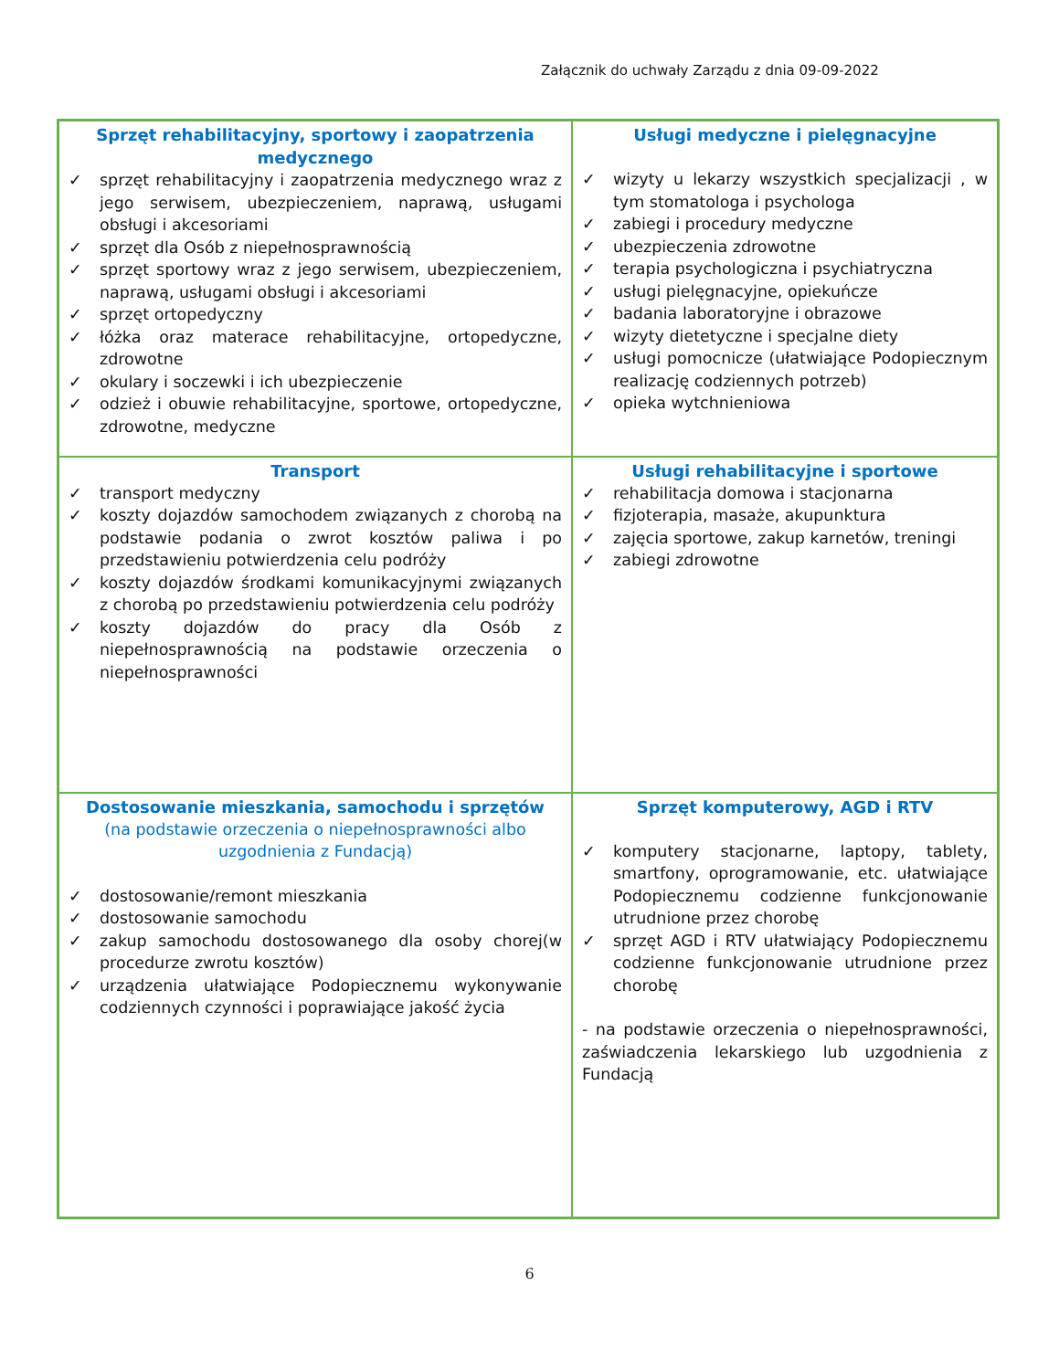Załącznik do uchwały Zarządu z dnia 09-09-2022
| Sprzęt rehabilitacyjny, sportowy i zaopatrzenia medycznego ✓ sprzęt rehabilitacyjny i zaopatrzenia medycznego wraz z jego serwisem, ubezpieczeniem, naprawą, usługami obsługi i akcesoriami ✓ sprzęt dla Osób z niepełnosprawnością ✓ sprzęt sportowy wraz z jego serwisem, ubezpieczeniem, naprawą, usługami obsługi i akcesoriami ✓ sprzęt ortopedyczny ✓ łóżka oraz materace rehabilitacyjne, ortopedyczne, zdrowotne ✓ okulary i soczewki i ich ubezpieczenie ✓ odzież i obuwie rehabilitacyjne, sportowe, ortopedyczne, zdrowotne, medyczne | Usługi medyczne i pielęgnacyjne ✓ wizyty u lekarzy wszystkich specjalizacji , w tym stomatologa i psychologa ✓ zabiegi i procedury medyczne ✓ ubezpieczenia zdrowotne ✓ terapia psychologiczna i psychiatryczna ✓ usługi pielęgnacyjne, opiekuńcze ✓ badania laboratoryjne i obrazowe ✓ wizyty dietetyczne i specjalne diety ✓ usługi pomocnicze (ułatwiające Podopiecznym realizację codziennych potrzeb) ✓ opieka wytchnieniowa |
| Transport ✓ transport medyczny ✓ koszty dojazdów samochodem związanych z chorobą na podstawie podania o zwrot kosztów paliwa i po przedstawieniu potwierdzenia celu podróży ✓ koszty dojazdów środkami komunikacyjnymi związanych z chorobą po przedstawieniu potwierdzenia celu podróży ✓ koszty dojazdów do pracy dla Osób z niepełnosprawnością na podstawie orzeczenia o niepełnosprawności | Usługi rehabilitacyjne i sportowe ✓ rehabilitacja domowa i stacjonarna ✓ fizjoterapia, masaże, akupunktura ✓ zajęcia sportowe, zakup karnetów, treningi ✓ zabiegi zdrowotne |
| Dostosowanie mieszkania, samochodu i sprzętów (na podstawie orzeczenia o niepełnosprawności albo uzgodnienia z Fundacją) ✓ dostosowanie/remont mieszkania ✓ dostosowanie samochodu ✓ zakup samochodu dostosowanego dla osoby chorej(w procedurze zwrotu kosztów) ✓ urządzenia ułatwiające Podopiecznemu wykonywanie codziennych czynności i poprawiające jakość życia | Sprzęt komputerowy, AGD i RTV ✓ komputery stacjonarne, laptopy, tablety, smartfony, oprogramowanie, etc. ułatwiające Podopiecznemu codzienne funkcjonowanie utrudnione przez chorobę ✓ sprzęt AGD i RTV ułatwiający Podopiecznemu codzienne funkcjonowanie utrudnione przez chorobę - na podstawie orzeczenia o niepełnosprawności, zaświadczenia lekarskiego lub uzgodnienia z Fundacją |
6